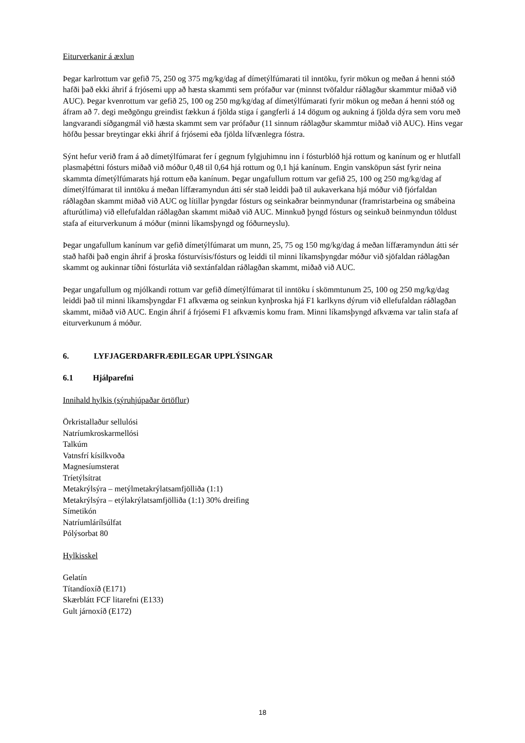Eiturverkanir á æxlun
Þegar karlrottum var gefið 75, 250 og 375 mg/kg/dag af dímetýlfúmarati til inntöku, fyrir mökun og meðan á henni stóð hafði það ekki áhrif á frjósemi upp að hæsta skammti sem prófaður var (minnst tvöfaldur ráðlagður skammtur miðað við AUC). Þegar kvenrottum var gefið 25, 100 og 250 mg/kg/dag af dímetýlfúmarati fyrir mökun og meðan á henni stóð og áfram að 7. degi meðgöngu greindist fækkun á fjölda stiga í gangferli á 14 dögum og aukning á fjölda dýra sem voru með langvarandi síðgangmál við hæsta skammt sem var prófaður (11 sinnum ráðlagður skammtur miðað við AUC). Hins vegar höfðu þessar breytingar ekki áhrif á frjósemi eða fjölda lífvænlegra fóstra.
Sýnt hefur verið fram á að dímetýlfúmarat fer í gegnum fylgjuhimnu inn í fósturblóð hjá rottum og kanínum og er hlutfall plasmaþéttni fósturs miðað við móður 0,48 til 0,64 hjá rottum og 0,1 hjá kanínum. Engin vansköpun sást fyrir neina skammta dímetýlfúmarats hjá rottum eða kanínum. Þegar ungafullum rottum var gefið 25, 100 og 250 mg/kg/dag af dímetýlfúmarat til inntöku á meðan líffæramyndun átti sér stað leiddi það til aukaverkana hjá móður við fjórfaldan ráðlagðan skammt miðað við AUC og lítillar þyngdar fósturs og seinkaðrar beinmyndunar (framristarbeina og smábeina afturútlima) við ellefufaldan ráðlagðan skammt miðað við AUC. Minnkuð þyngd fósturs og seinkuð beinmyndun töldust stafa af eiturverkunum á móður (minni líkamsþyngd og fóðurneyslu).
Þegar ungafullum kanínum var gefið dímetýlfúmarat um munn, 25, 75 og 150 mg/kg/dag á meðan líffæramyndun átti sér stað hafði það engin áhrif á þroska fósturvísis/fósturs og leiddi til minni líkamsþyngdar móður við sjöfaldan ráðlagðan skammt og aukinnar tíðni fósturláta við sextánfaldan ráðlagðan skammt, miðað við AUC.
Þegar ungafullum og mjólkandi rottum var gefið dímetýlfúmarat til inntöku í skömmtunum 25, 100 og 250 mg/kg/dag leiddi það til minni líkamsþyngdar F1 afkvæma og seinkun kynþroska hjá F1 karlkyns dýrum við ellefufaldan ráðlagðan skammt, miðað við AUC. Engin áhrif á frjósemi F1 afkvæmis komu fram. Minni líkamsþyngd afkvæma var talin stafa af eiturverkunum á móður.
6. LYFJAGERÐARFRÆÐILEGAR UPPLÝSINGAR
6.1 Hjálparefni
Innihald hylkis (sýruhjúpaðar örtöflur)
Örkristallaður sellulósi
Natríumkroskarmellósi
Talkúm
Vatnsfrí kísilkvoða
Magnesíumsterat
Tríetýlsítrat
Metakrýlsýra – metýlmetakrýlatsamfjölliða (1:1)
Metakrýlsýra – etýlakrýlatsamfjölliða (1:1) 30% dreifing
Símetikón
Natríumlárílsúlfat
Pólýsorbat 80
Hylkisskel
Gelatín
Títandíoxíð (E171)
Skærblátt FCF litarefni (E133)
Gult járnoxíð (E172)
18